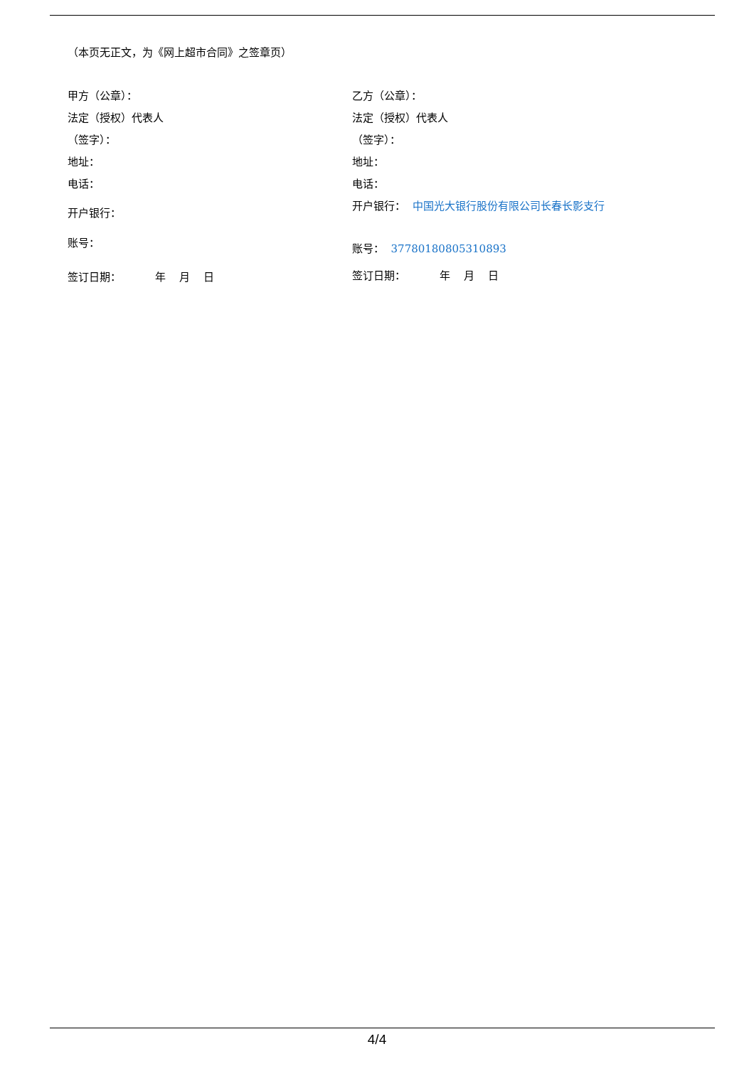（本页无正文，为《网上超市合同》之签章页）
甲方（公章）：
法定（授权）代表人
（签字）：
地址：
电话：
开户银行：
账号：
签订日期： 年 月 日
乙方（公章）：
法定（授权）代表人
（签字）：
地址：
电话：
开户银行： 中国光大银行股份有限公司长春长影支行
账号： 37780180805310893
签订日期： 年 月 日
4/4